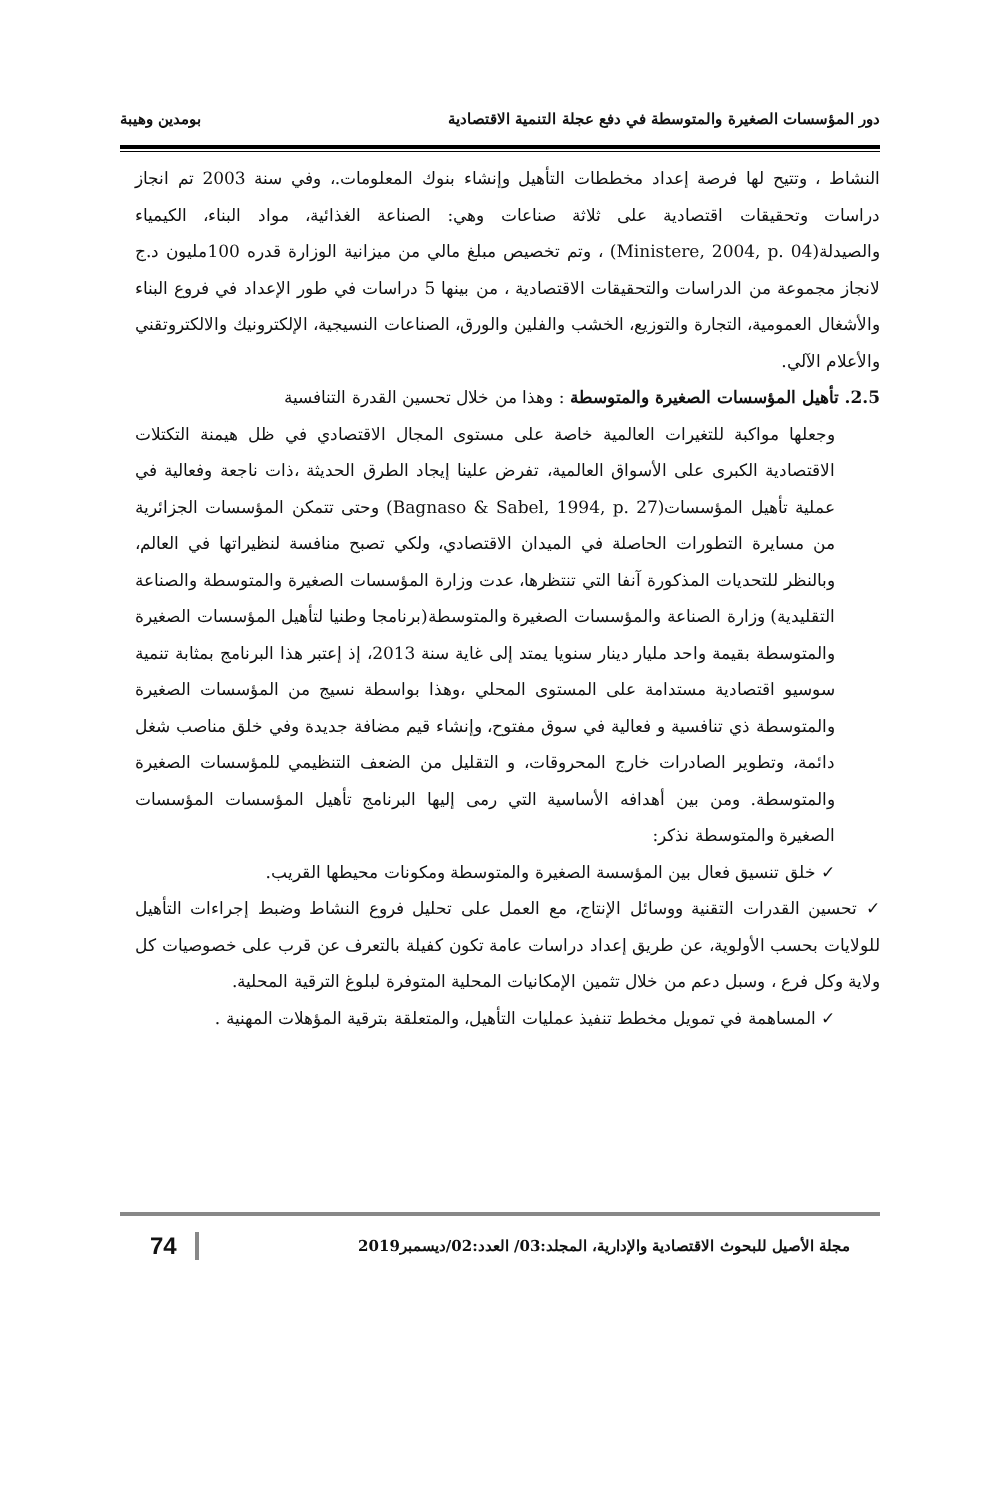دور المؤسسات الصغيرة والمتوسطة في دفع عجلة التنمية الاقتصادية بومدين وهيبة
النشاط ، وتتيح لها فرصة إعداد مخططات التأهيل وإنشاء بنوك المعلومات.، وفي سنة 2003 تم انجاز دراسات وتحقيقات اقتصادية على ثلاثة صناعات وهي: الصناعة الغذائية، مواد البناء، الكيمياء والصيدلة(Ministere, 2004, p. 04) ، وتم تخصيص مبلغ مالي من ميزانية الوزارة قدره 100مليون د.ج لانجاز مجموعة من الدراسات والتحقيقات الاقتصادية ، من بينها 5 دراسات في طور الإعداد في فروع البناء والأشغال العمومية، التجارة والتوزيع، الخشب والفلين والورق، الصناعات النسيجية، الإلكترونيك والالكتروتقني والأعلام الآلي.
2.5. تأهيل المؤسسات الصغيرة والمتوسطة : وهذا من خلال تحسين القدرة التنافسية
وجعلها مواكبة للتغيرات العالمية خاصة على مستوى المجال الاقتصادي في ظل هيمنة التكتلات الاقتصادية الكبرى على الأسواق العالمية، تفرض علينا إيجاد الطرق الحديثة ،ذات ناجعة وفعالية في عملية تأهيل المؤسسات(Bagnaso & Sabel, 1994, p. 27) وحتى تتمكن المؤسسات الجزائرية من مسايرة التطورات الحاصلة في الميدان الاقتصادي، ولكي تصبح منافسة لنظيراتها في العالم، وبالنظر للتحديات المذكورة آنفا التي تنتظرها، عدت وزارة المؤسسات الصغيرة والمتوسطة والصناعة التقليدية) وزارة الصناعة والمؤسسات الصغيرة والمتوسطة(برنامجا وطنيا لتأهيل المؤسسات الصغيرة والمتوسطة بقيمة واحد مليار دينار سنويا يمتد إلى غاية سنة 2013، إذ إعتبر هذا البرنامج بمثابة تنمية سوسيو اقتصادية مستدامة على المستوى المحلي ،وهذا بواسطة نسيج من المؤسسات الصغيرة والمتوسطة ذي تنافسية و فعالية في سوق مفتوح، وإنشاء قيم مضافة جديدة وفي خلق مناصب شغل دائمة، وتطوير الصادرات خارج المحروقات، و التقليل من الضعف التنظيمي للمؤسسات الصغيرة والمتوسطة. ومن بين أهدافه الأساسية التي رمى إليها البرنامج تأهيل المؤسسات المؤسسات الصغيرة والمتوسطة نذكر:
✓ خلق تنسيق فعال بين المؤسسة الصغيرة والمتوسطة ومكونات محيطها القريب.
✓ تحسين القدرات التقنية ووسائل الإنتاج، مع العمل على تحليل فروع النشاط وضبط إجراءات التأهيل للولايات بحسب الأولوية، عن طريق إعداد دراسات عامة تكون كفيلة بالتعرف عن قرب على خصوصيات كل ولاية وكل فرع ، وسبل دعم من خلال تثمين الإمكانيات المحلية المتوفرة لبلوغ الترقية المحلية.
✓ المساهمة في تمويل مخطط تنفيذ عمليات التأهيل، والمتعلقة بترقية المؤهلات المهنية .
مجلة الأصيل للبحوث الاقتصادية والإدارية، المجلد:03/ العدد:02/ديسمبر2019 74